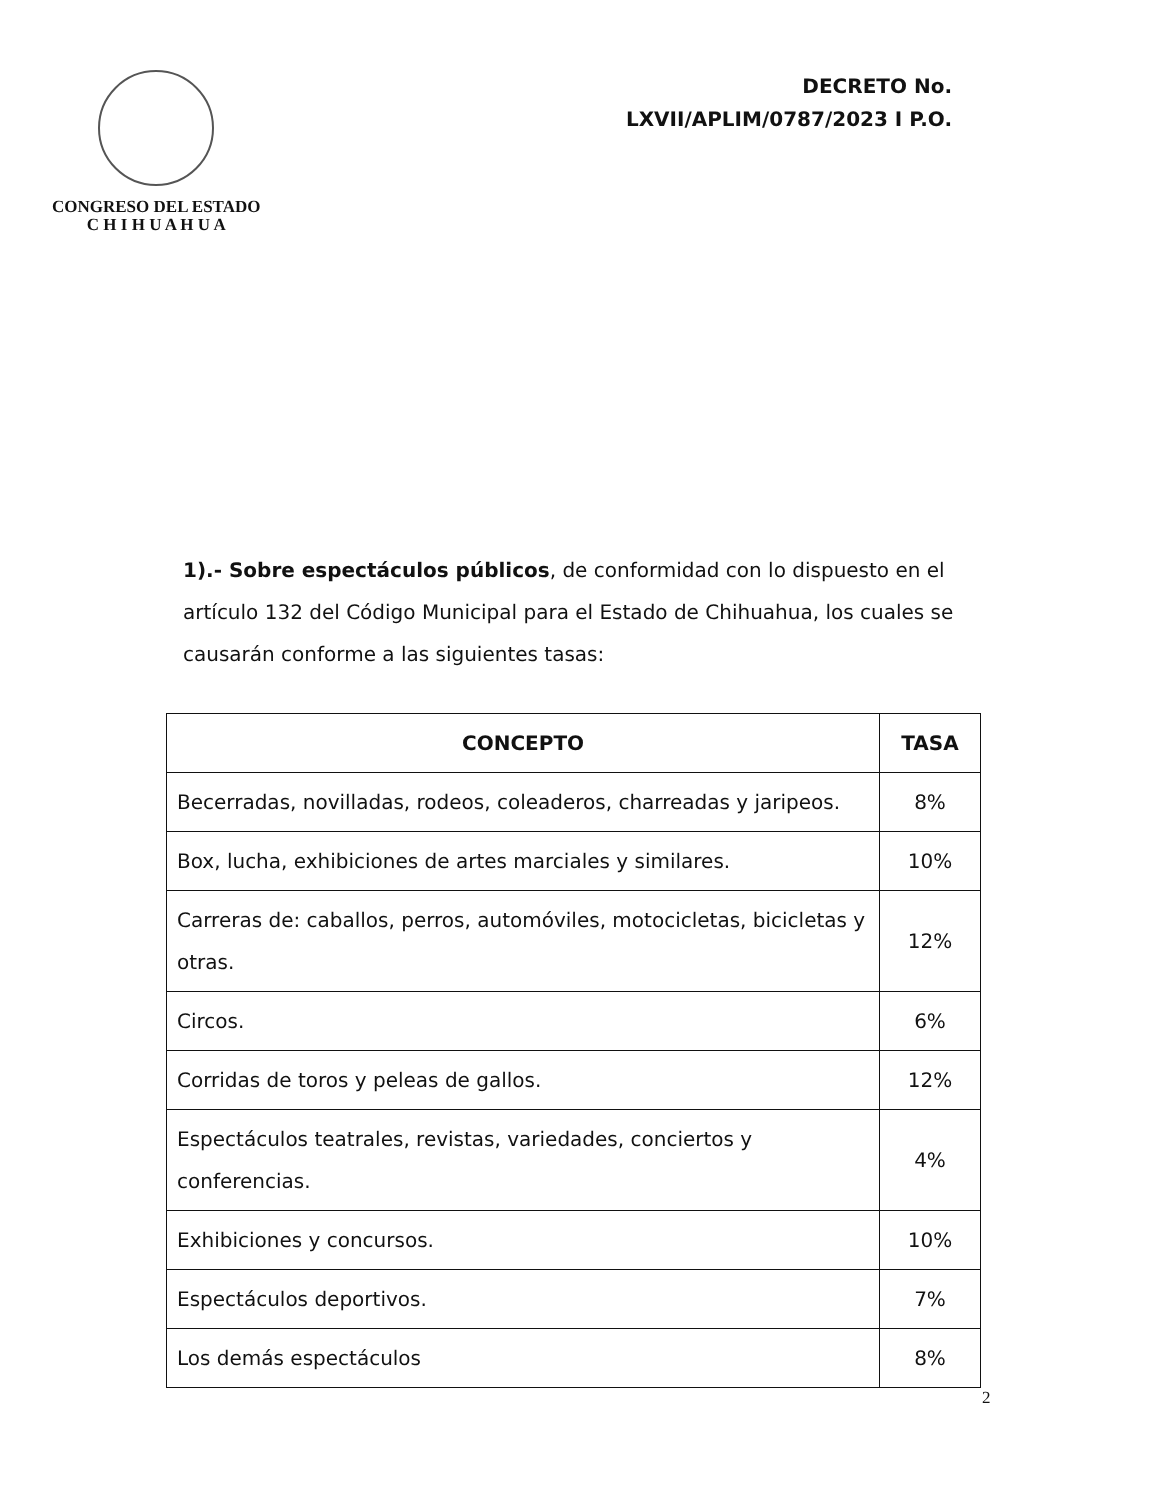CONGRESO DEL ESTADO
C H I H U A H U A
DECRETO No.
LXVII/APLIM/0787/2023 I P.O.
1).- Sobre espectáculos públicos, de conformidad con lo dispuesto en el artículo 132 del Código Municipal para el Estado de Chihuahua, los cuales se causarán conforme a las siguientes tasas:
| CONCEPTO | TASA |
| --- | --- |
| Becerradas, novilladas, rodeos, coleaderos, charreadas y jaripeos. | 8% |
| Box, lucha, exhibiciones de artes marciales y similares. | 10% |
| Carreras de: caballos, perros, automóviles, motocicletas, bicicletas y otras. | 12% |
| Circos. | 6% |
| Corridas de toros y peleas de gallos. | 12% |
| Espectáculos teatrales, revistas, variedades, conciertos y conferencias. | 4% |
| Exhibiciones y concursos. | 10% |
| Espectáculos deportivos. | 7% |
| Los demás espectáculos | 8% |
2